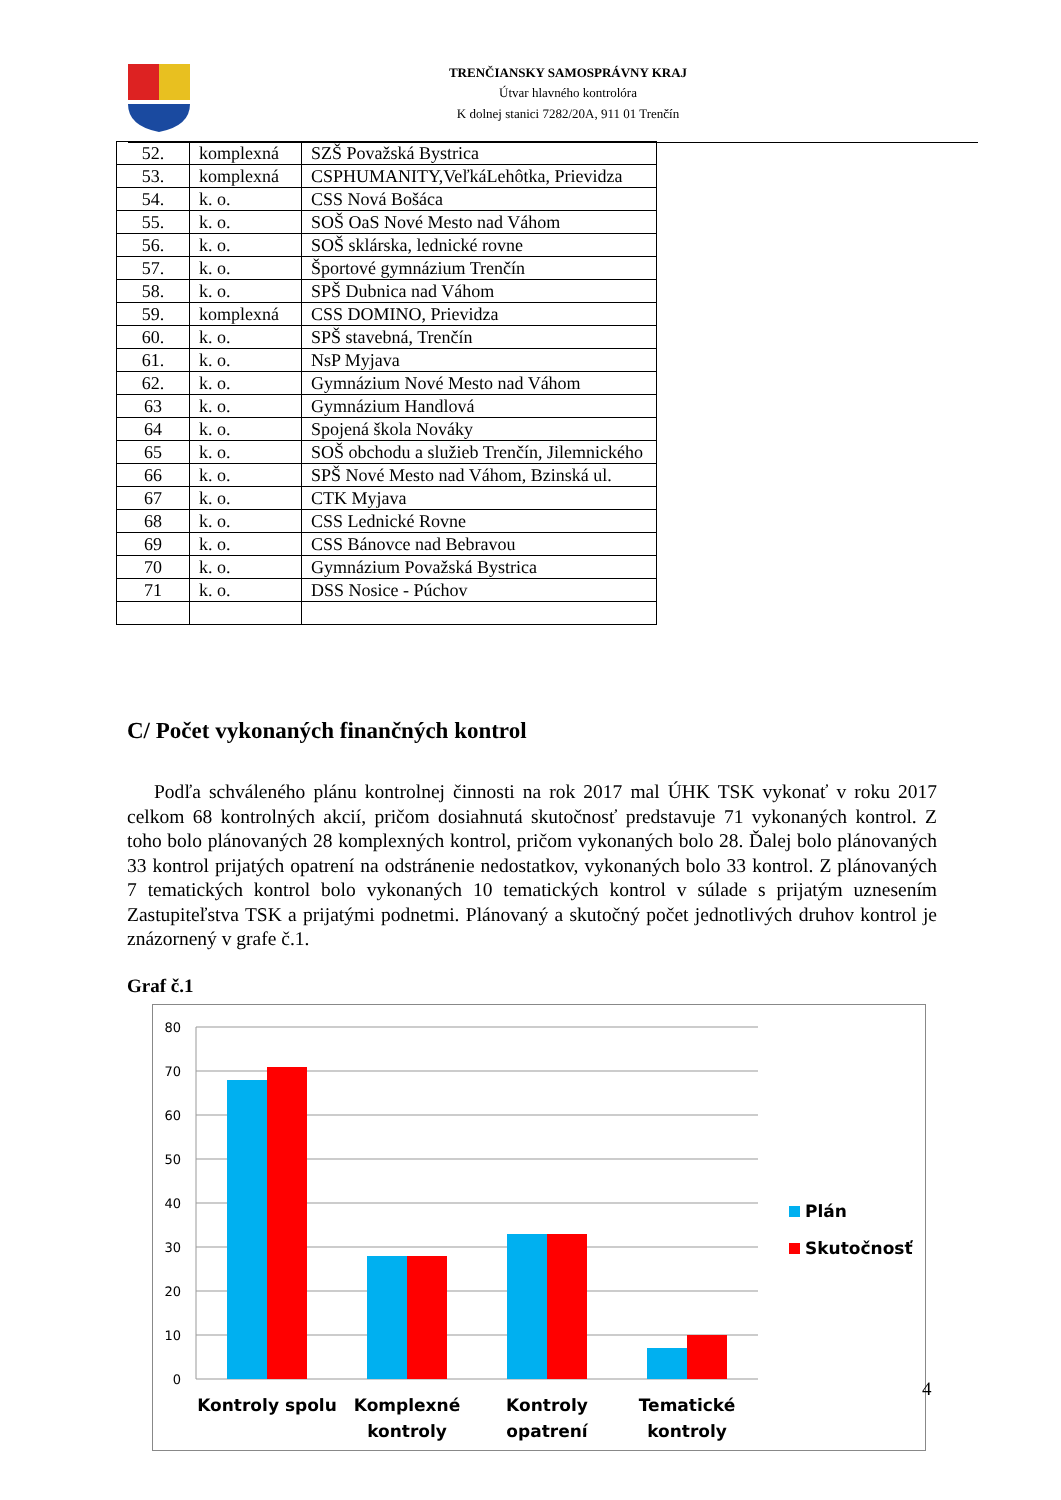TRENČIANSKY SAMOSPRÁVNY KRAJ
Útvar hlavného kontrolóra
K dolnej stanici 7282/20A, 911 01 Trenčín
| 52. | komplexná | SZŠ Považská Bystrica |
| 53. | komplexná | CSPHUMANITY,VeľkáLehôtka, Prievidza |
| 54. | k. o. | CSS Nová Bošáca |
| 55. | k. o. | SOŠ OaS Nové Mesto nad Váhom |
| 56. | k. o. | SOŠ sklárska, lednické rovne |
| 57. | k. o. | Športové gymnázium Trenčín |
| 58. | k. o. | SPŠ Dubnica nad Váhom |
| 59. | komplexná | CSS DOMINO, Prievidza |
| 60. | k. o. | SPŠ stavebná, Trenčín |
| 61. | k. o. | NsP Myjava |
| 62. | k. o. | Gymnázium Nové Mesto nad Váhom |
| 63 | k. o. | Gymnázium Handlová |
| 64 | k. o. | Spojená škola Nováky |
| 65 | k. o. | SOŠ obchodu a služieb Trenčín, Jilemnického |
| 66 | k. o. | SPŠ Nové Mesto nad Váhom, Bzinská ul. |
| 67 | k. o. | CTK Myjava |
| 68 | k. o. | CSS Lednické Rovne |
| 69 | k. o. | CSS Bánovce nad Bebravou |
| 70 | k. o. | Gymnázium Považská Bystrica |
| 71 | k. o. | DSS Nosice - Púchov |
C/ Počet vykonaných finančných kontrol
Podľa schváleného plánu kontrolnej činnosti na rok 2017 mal ÚHK TSK vykonať v roku 2017 celkom 68 kontrolných akcií, pričom dosiahnutá skutočnosť predstavuje 71 vykonaných kontrol. Z toho bolo plánovaných 28 komplexných kontrol, pričom vykonaných bolo 28. Ďalej bolo plánovaných 33 kontrol prijatých opatrení na odstránenie nedostatkov, vykonaných bolo 33 kontrol. Z plánovaných 7 tematických kontrol bolo vykonaných 10 tematických kontrol v súlade s prijatým uznesením Zastupiteľstva TSK a prijatými podnetmi. Plánovaný a skutočný počet jednotlivých druhov kontrol je znázornený v grafe č.1.
Graf č.1
80
70
60
50
40
30
20
10
0
Kontroly spolu
Komplexné
kontroly
Kontroly
opatrení
Tematické
kontroly
Plán
Skutočnosť
4